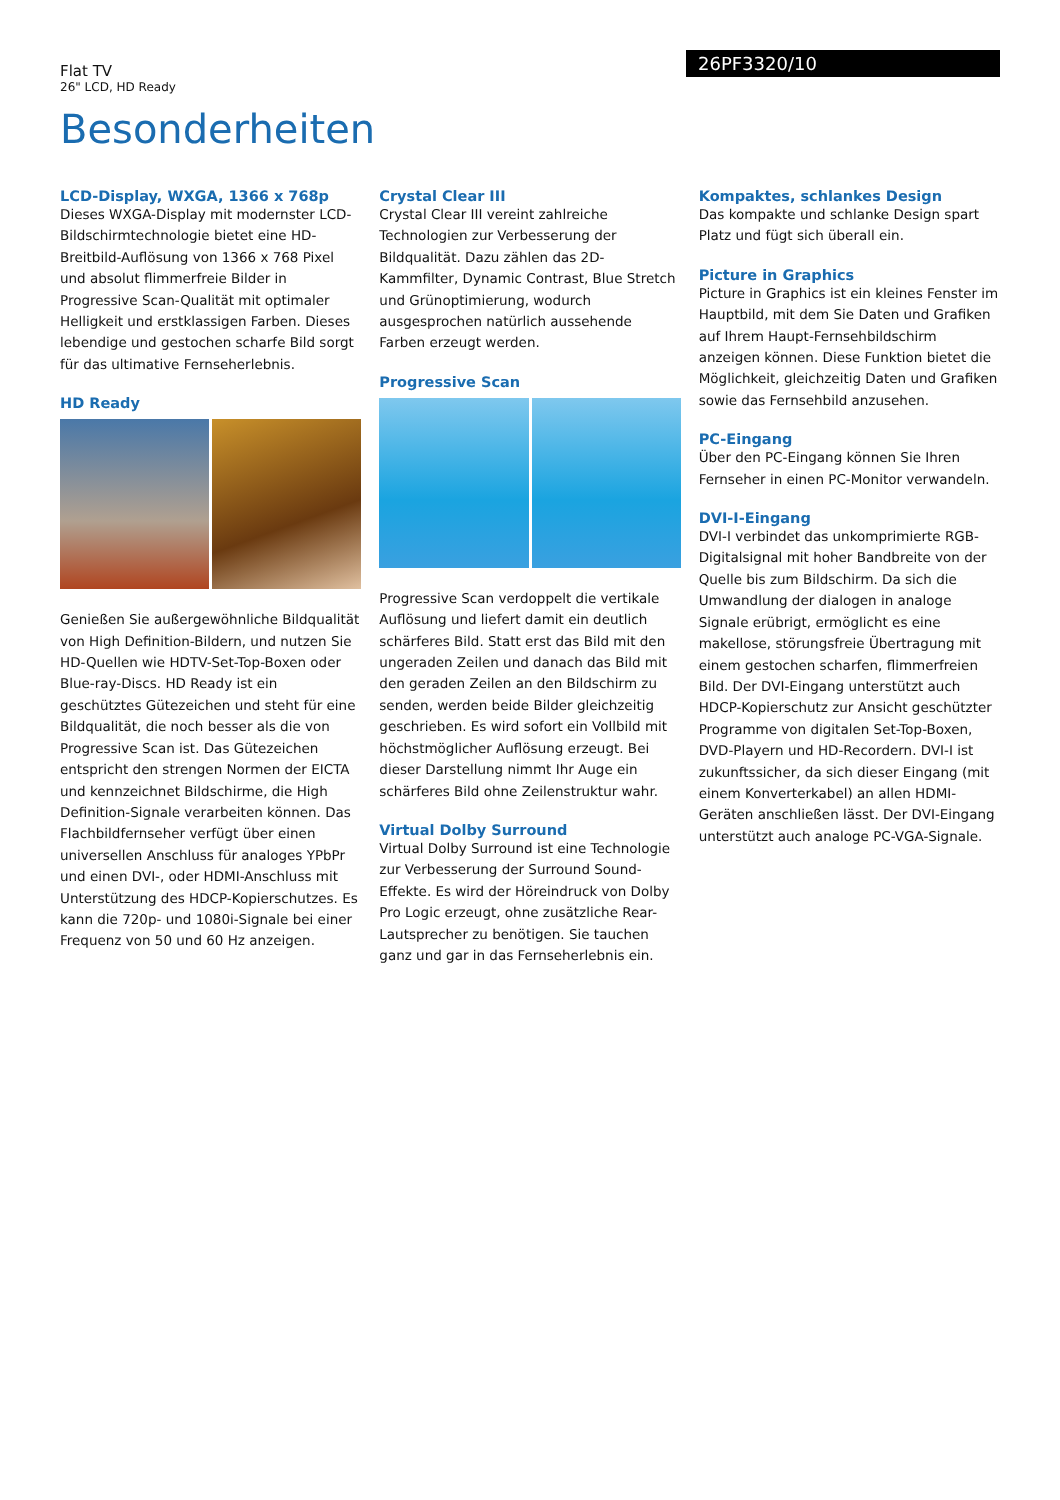Flat TV
26" LCD, HD Ready
26PF3320/10
Besonderheiten
LCD-Display, WXGA, 1366 x 768p
Dieses WXGA-Display mit modernster LCD-Bildschirmtechnologie bietet eine HD-Breitbild-Auflösung von 1366 x 768 Pixel und absolut flimmerfreie Bilder in Progressive Scan-Qualität mit optimaler Helligkeit und erstklassigen Farben. Dieses lebendige und gestochen scharfe Bild sorgt für das ultimative Fernseherlebnis.
HD Ready
Genießen Sie außergewöhnliche Bildqualität von High Definition-Bildern, und nutzen Sie HD-Quellen wie HDTV-Set-Top-Boxen oder Blue-ray-Discs. HD Ready ist ein geschütztes Gütezeichen und steht für eine Bildqualität, die noch besser als die von Progressive Scan ist. Das Gütezeichen entspricht den strengen Normen der EICTA und kennzeichnet Bildschirme, die High Definition-Signale verarbeiten können. Das Flachbildfernseher verfügt über einen universellen Anschluss für analoges YPbPr und einen DVI-, oder HDMI-Anschluss mit Unterstützung des HDCP-Kopierschutzes. Es kann die 720p- und 1080i-Signale bei einer Frequenz von 50 und 60 Hz anzeigen.
Crystal Clear III
Crystal Clear III vereint zahlreiche Technologien zur Verbesserung der Bildqualität. Dazu zählen das 2D-Kammfilter, Dynamic Contrast, Blue Stretch und Grünoptimierung, wodurch ausgesprochen natürlich aussehende Farben erzeugt werden.
Progressive Scan
Progressive Scan verdoppelt die vertikale Auflösung und liefert damit ein deutlich schärferes Bild. Statt erst das Bild mit den ungeraden Zeilen und danach das Bild mit den geraden Zeilen an den Bildschirm zu senden, werden beide Bilder gleichzeitig geschrieben. Es wird sofort ein Vollbild mit höchstmöglicher Auflösung erzeugt. Bei dieser Darstellung nimmt Ihr Auge ein schärferes Bild ohne Zeilenstruktur wahr.
Virtual Dolby Surround
Virtual Dolby Surround ist eine Technologie zur Verbesserung der Surround Sound-Effekte. Es wird der Höreindruck von Dolby Pro Logic erzeugt, ohne zusätzliche Rear-Lautsprecher zu benötigen. Sie tauchen ganz und gar in das Fernseherlebnis ein.
Kompaktes, schlankes Design
Das kompakte und schlanke Design spart Platz und fügt sich überall ein.
Picture in Graphics
Picture in Graphics ist ein kleines Fenster im Hauptbild, mit dem Sie Daten und Grafiken auf Ihrem Haupt-Fernsehbildschirm anzeigen können. Diese Funktion bietet die Möglichkeit, gleichzeitig Daten und Grafiken sowie das Fernsehbild anzusehen.
PC-Eingang
Über den PC-Eingang können Sie Ihren Fernseher in einen PC-Monitor verwandeln.
DVI-I-Eingang
DVI-I verbindet das unkomprimierte RGB-Digitalsignal mit hoher Bandbreite von der Quelle bis zum Bildschirm. Da sich die Umwandlung der dialogen in analoge Signale erübrigt, ermöglicht es eine makellose, störungsfreie Übertragung mit einem gestochen scharfen, flimmerfreien Bild. Der DVI-Eingang unterstützt auch HDCP-Kopierschutz zur Ansicht geschützter Programme von digitalen Set-Top-Boxen, DVD-Playern und HD-Recordern. DVI-I ist zukunftssicher, da sich dieser Eingang (mit einem Konverterkabel) an allen HDMI-Geräten anschließen lässt. Der DVI-Eingang unterstützt auch analoge PC-VGA-Signale.